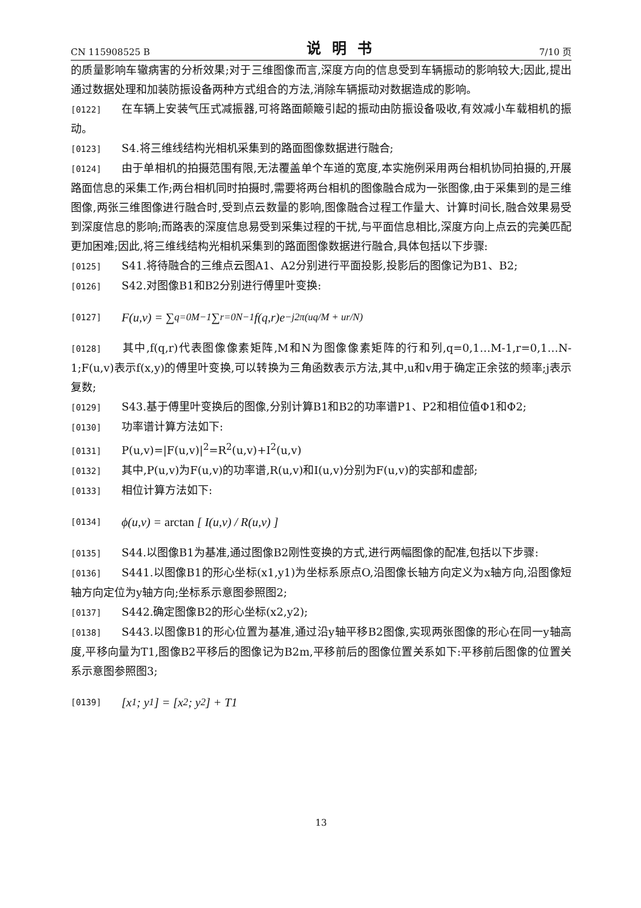CN 115908525 B 说明书 7/10 页
的质量影响车辙病害的分析效果;对于三维图像而言,深度方向的信息受到车辆振动的影响较大;因此,提出通过数据处理和加装防振设备两种方式组合的方法,消除车辆振动对数据造成的影响。
[0122] 在车辆上安装气压式减振器,可将路面颠簸引起的振动由防振设备吸收,有效减小车载相机的振动。
[0123] S4.将三维线结构光相机采集到的路面图像数据进行融合;
[0124] 由于单相机的拍摄范围有限,无法覆盖单个车道的宽度,本实施例采用两台相机协同拍摄的,开展路面信息的采集工作;两台相机同时拍摄时,需要将两台相机的图像融合成为一张图像,由于采集到的是三维图像,两张三维图像进行融合时,受到点云数量的影响,图像融合过程工作量大、计算时间长,融合效果易受到深度信息的影响;而路表的深度信息易受到采集过程的干扰,与平面信息相比,深度方向上点云的完美匹配更加困难;因此,将三维线结构光相机采集到的路面图像数据进行融合,具体包括以下步骤:
[0125] S41.将待融合的三维点云图A1、A2分别进行平面投影,投影后的图像记为B1、B2;
[0126] S42.对图像B1和B2分别进行傅里叶变换:
[0127] F(u,v) = ∑<sub>q=0</sub><sup>M−1</sup> ∑<sub>r=0</sub><sup>N−1</sup> f(q,r)e<sup>−j2π(uq/M + ur/N)</sup>
[0128] 其中,f(q,r)代表图像像素矩阵,M和N为图像像素矩阵的行和列,q=0,1…M-1,r=0,1…N-1;F(u,v)表示f(x,y)的傅里叶变换,可以转换为三角函数表示方法,其中,u和v用于确定正余弦的频率;j表示复数;
[0129] S43.基于傅里叶变换后的图像,分别计算B1和B2的功率谱P1、P2和相位值Φ1和Φ2;
[0130] 功率谱计算方法如下:
[0131] P(u,v)=|F(u,v)|<sup>2</sup>=R<sup>2</sup>(u,v)+I<sup>2</sup>(u,v)
[0132] 其中,P(u,v)为F(u,v)的功率谱,R(u,v)和I(u,v)分别为F(u,v)的实部和虚部;
[0133] 相位计算方法如下:
[0134] ϕ(u,v) = arctan [ I(u,v) / R(u,v) ]
[0135] S44.以图像B1为基准,通过图像B2刚性变换的方式,进行两幅图像的配准,包括以下步骤:
[0136] S441.以图像B1的形心坐标(x1,y1)为坐标系原点O,沿图像长轴方向定义为x轴方向,沿图像短轴方向定位为y轴方向;坐标系示意图参照图2;
[0137] S442.确定图像B2的形心坐标(x2,y2);
[0138] S443.以图像B1的形心位置为基准,通过沿y轴平移B2图像,实现两张图像的形心在同一y轴高度,平移向量为T1,图像B2平移后的图像记为B2m,平移前后的图像位置关系如下:平移前后图像的位置关系示意图参照图3;
[0139] [x<sub>1</sub> ; y<sub>1</sub>] = [x<sub>2</sub> ; y<sub>2</sub>] + T1
13